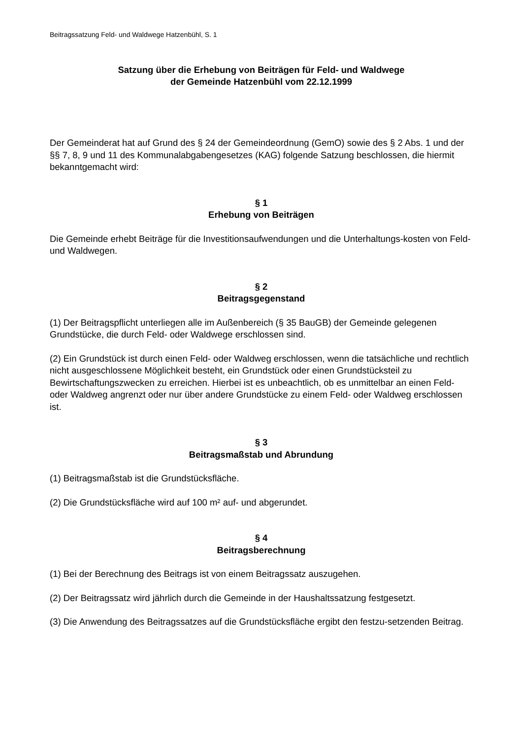Beitragssatzung Feld- und Waldwege Hatzenbühl, S. 1
Satzung über die Erhebung von Beiträgen für Feld- und Waldwege
der Gemeinde Hatzenbühl vom 22.12.1999
Der Gemeinderat hat auf Grund des § 24 der Gemeindeordnung (GemO) sowie des § 2 Abs. 1 und der §§ 7, 8, 9 und 11 des Kommunalabgabengesetzes (KAG) folgende Satzung beschlossen, die hiermit bekanntgemacht wird:
§ 1
Erhebung von Beiträgen
Die Gemeinde erhebt Beiträge für die Investitionsaufwendungen und die Unterhaltungs-kosten von Feld- und Waldwegen.
§ 2
Beitragsgegenstand
(1) Der Beitragspflicht unterliegen alle im Außenbereich (§ 35 BauGB) der Gemeinde gelegenen Grundstücke, die durch Feld- oder Waldwege erschlossen sind.
(2) Ein Grundstück ist durch einen Feld- oder Waldweg erschlossen, wenn die tatsächliche und rechtlich nicht ausgeschlossene Möglichkeit besteht, ein Grundstück oder einen Grundstücksteil zu Bewirtschaftungszwecken zu erreichen. Hierbei ist es unbeachtlich, ob es unmittelbar an einen Feld- oder Waldweg angrenzt oder nur über andere Grundstücke zu einem Feld- oder Waldweg erschlossen ist.
§ 3
Beitragsmaßstab und Abrundung
(1) Beitragsmaßstab ist die Grundstücksfläche.
(2) Die Grundstücksfläche wird auf 100 m² auf- und abgerundet.
§ 4
Beitragsberechnung
(1) Bei der Berechnung des Beitrags ist von einem Beitragssatz auszugehen.
(2) Der Beitragssatz wird jährlich durch die Gemeinde in der Haushaltssatzung festgesetzt.
(3) Die Anwendung des Beitragssatzes auf die Grundstücksfläche ergibt den festzu-setzenden Beitrag.